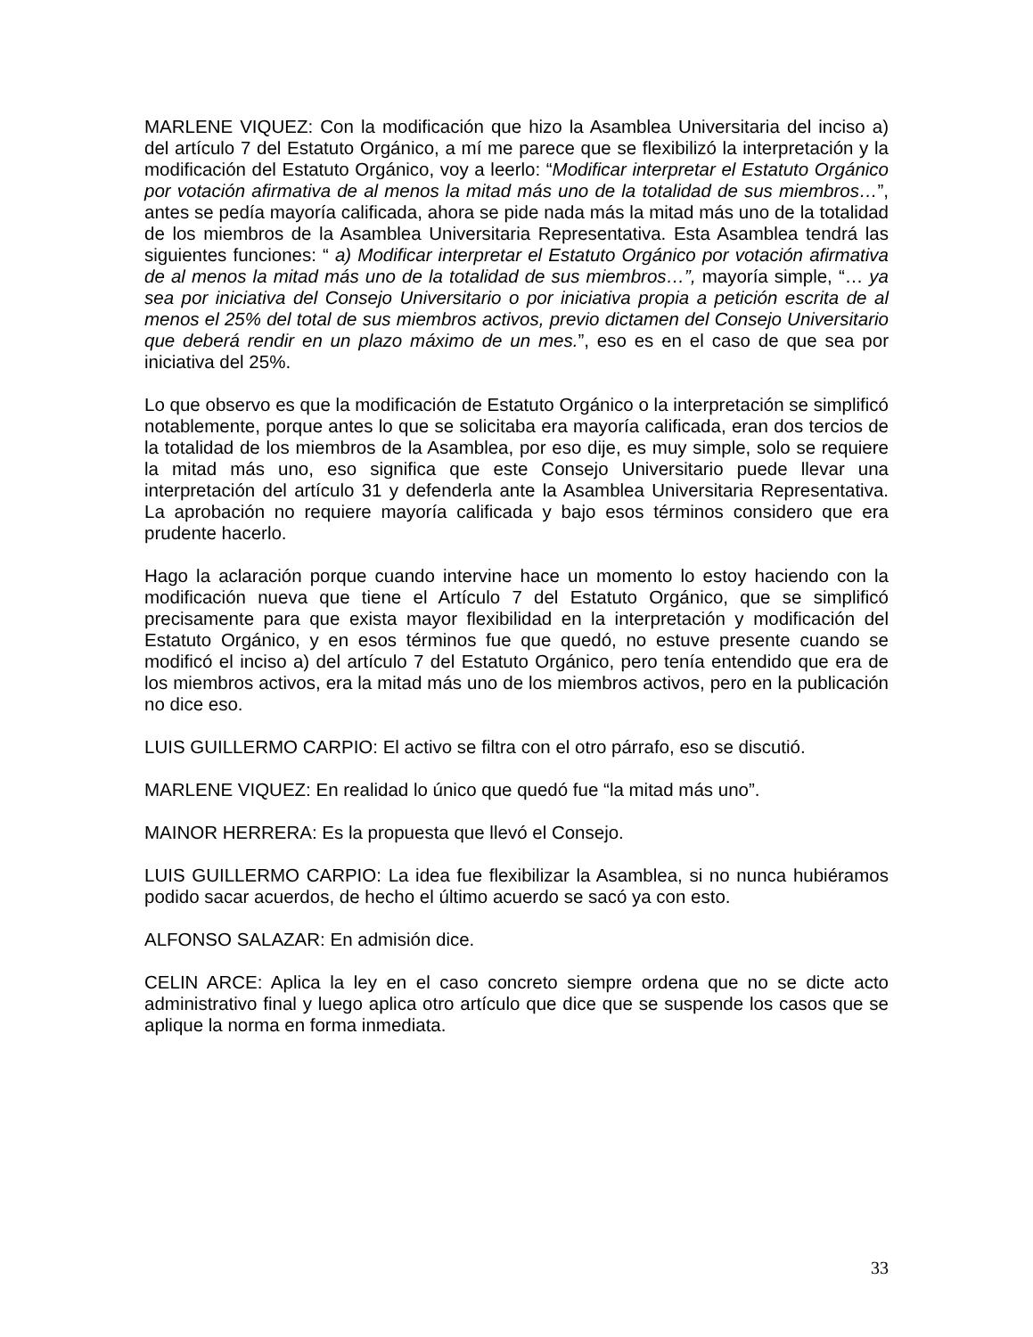MARLENE VIQUEZ: Con la modificación que hizo la Asamblea Universitaria del inciso a) del artículo 7 del Estatuto Orgánico, a mí me parece que se flexibilizó la interpretación y la modificación del Estatuto Orgánico, voy a leerlo: “Modificar interpretar el Estatuto Orgánico por votación afirmativa de al menos la mitad más uno de la totalidad de sus miembros…”, antes se pedía mayoría calificada, ahora se pide nada más la mitad más uno de la totalidad de los miembros de la Asamblea Universitaria Representativa. Esta Asamblea tendrá las siguientes funciones: “ a) Modificar interpretar el Estatuto Orgánico por votación afirmativa de al menos la mitad más uno de la totalidad de sus miembros…”, mayoría simple, “… ya sea por iniciativa del Consejo Universitario o por iniciativa propia a petición escrita de al menos el 25% del total de sus miembros activos, previo dictamen del Consejo Universitario que deberá rendir en un plazo máximo de un mes.”, eso es en el caso de que sea por iniciativa del 25%.
Lo que observo es que la modificación de Estatuto Orgánico o la interpretación se simplificó notablemente, porque antes lo que se solicitaba era mayoría calificada, eran dos tercios de la totalidad de los miembros de la Asamblea, por eso dije, es muy simple, solo se requiere la mitad más uno, eso significa que este Consejo Universitario puede llevar una interpretación del artículo 31 y defenderla ante la Asamblea Universitaria Representativa. La aprobación no requiere mayoría calificada y bajo esos términos considero que era prudente hacerlo.
Hago la aclaración porque cuando intervine hace un momento lo estoy haciendo con la modificación nueva que tiene el Artículo 7 del Estatuto Orgánico, que se simplificó precisamente para que exista mayor flexibilidad en la interpretación y modificación del Estatuto Orgánico, y en esos términos fue que quedó, no estuve presente cuando se modificó el inciso a) del artículo 7 del Estatuto Orgánico, pero tenía entendido que era de los miembros activos, era la mitad más uno de los miembros activos, pero en la publicación no dice eso.
LUIS GUILLERMO CARPIO: El activo se filtra con el otro párrafo, eso se discutió.
MARLENE VIQUEZ: En realidad lo único que quedó fue “la mitad más uno”.
MAINOR HERRERA: Es la propuesta que llevó el Consejo.
LUIS GUILLERMO CARPIO: La idea fue flexibilizar la Asamblea, si no nunca hubiéramos podido sacar acuerdos, de hecho el último acuerdo se sacó ya con esto.
ALFONSO SALAZAR: En admisión dice.
CELIN ARCE: Aplica la ley en el caso concreto siempre ordena que no se dicte acto administrativo final y luego aplica otro artículo que dice que se suspende los casos que se aplique la norma en forma inmediata.
33